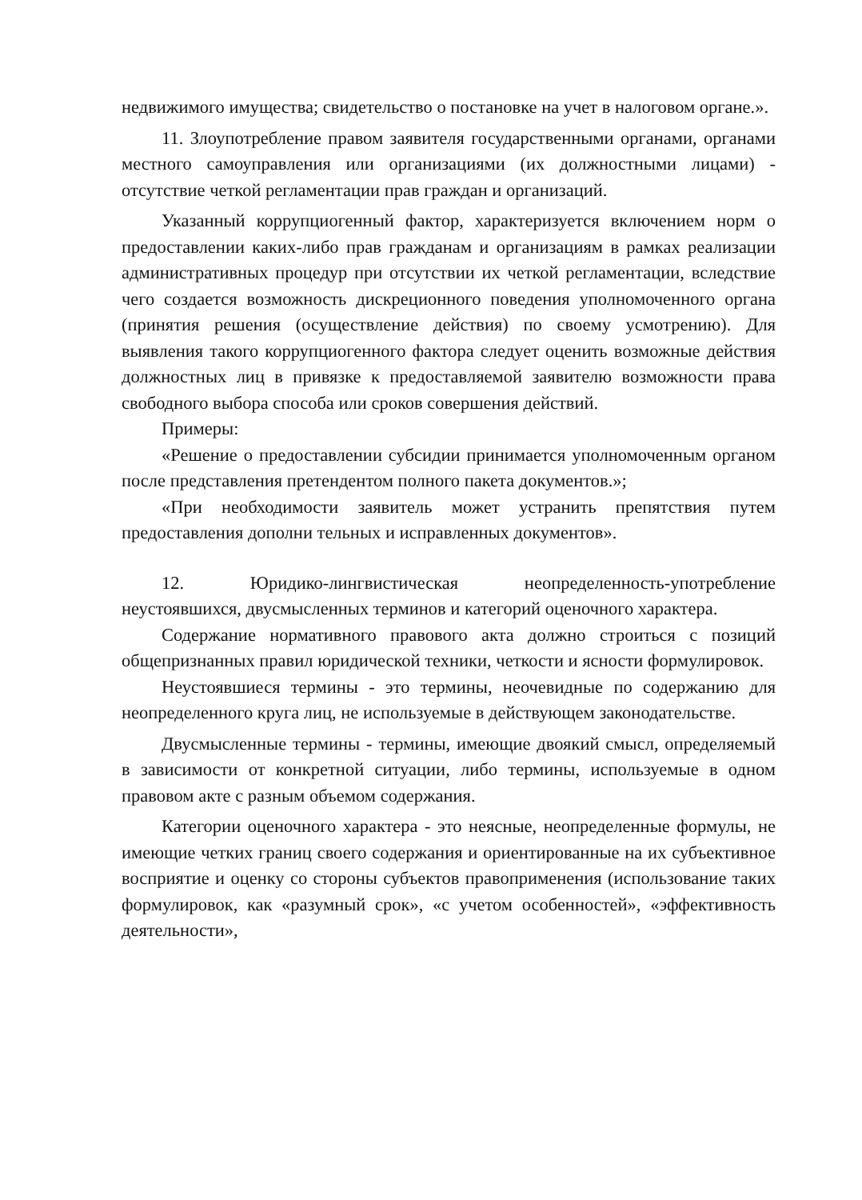недвижимого имущества; свидетельство о постановке на учет в налоговом органе.».
11. Злоупотребление правом заявителя государственными органами, органами местного самоуправления или организациями (их должностными лицами) - отсутствие четкой регламентации прав граждан и организаций.
Указанный коррупциогенный фактор, характеризуется включением норм о предоставлении каких-либо прав гражданам и организациям в рамках реализации административных процедур при отсутствии их четкой регламентации, вследствие чего создается возможность дискреционного поведения уполномоченного органа (принятия решения (осуществление действия) по своему усмотрению). Для выявления такого коррупциогенного фактора следует оценить возможные действия должностных лиц в привязке к предоставляемой заявителю возможности права свободного выбора способа или сроков совершения действий.
Примеры:
«Решение о предоставлении субсидии принимается уполномоченным органом после представления претендентом полного пакета документов.»;
«При необходимости заявитель может устранить препятствия путем предоставления дополни тельных и исправленных документов».
12. Юридико-лингвистическая неопределенность-употребление неустоявшихся, двусмысленных терминов и категорий оценочного характера.
Содержание нормативного правового акта должно строиться с позиций общепризнанных правил юридической техники, четкости и ясности формулировок.
Неустоявшиеся термины - это термины, неочевидные по содержанию для неопределенного круга лиц, не используемые в действующем законодательстве.
Двусмысленные термины - термины, имеющие двоякий смысл, определяемый в зависимости от конкретной ситуации, либо термины, используемые в одном правовом акте с разным объемом содержания.
Категории оценочного характера - это неясные, неопределенные формулы, не имеющие четких границ своего содержания и ориентированные на их субъективное восприятие и оценку со стороны субъектов правоприменения (использование таких формулировок, как «разумный срок», «с учетом особенностей», «эффективность деятельности»,